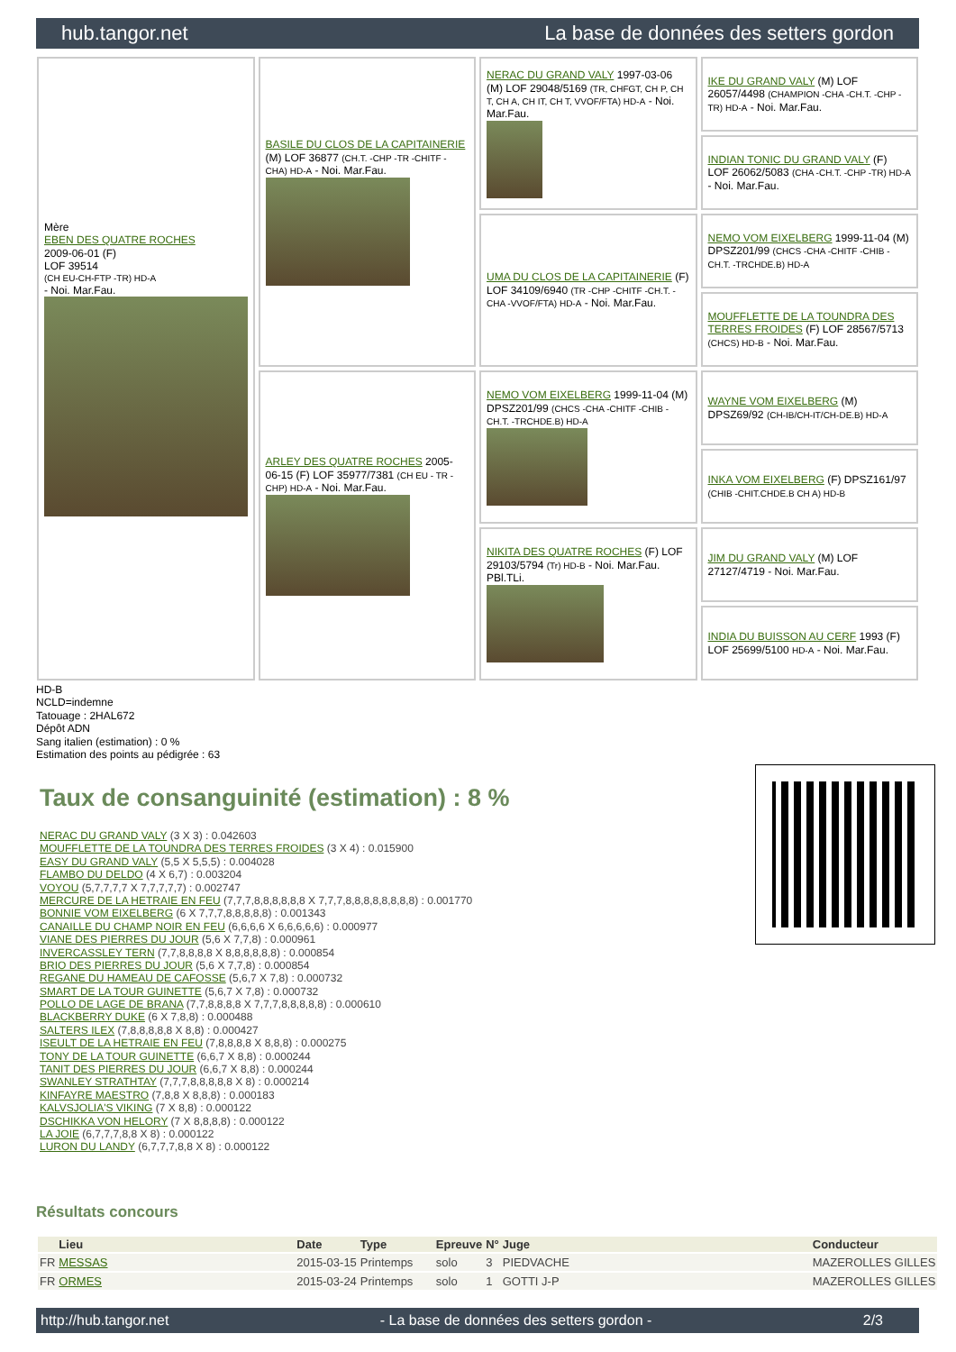hub.tangor.net La base de données des setters gordon
Mère
EBEN DES QUATRE ROCHES
2009-06-01 (F)
LOF 39514
(CH EU-CH-FTP -TR) HD-A
- Noi. Mar.Fau.
BASILE DU CLOS DE LA CAPITAINERIE (M) LOF 36877 (CH.T. -CHP -TR -CHITF -CHA) HD-A - Noi. Mar.Fau.
NERAC DU GRAND VALY 1997-03-06 (M) LOF 29048/5169 (TR, CHFGT, CH P, CH T, CH A, CH IT, CH T, VVOF/FTA) HD-A - Noi. Mar.Fau.
IKE DU GRAND VALY (M) LOF 26057/4498 (CHAMPION -CHA -CH.T. -CHP -TR) HD-A - Noi. Mar.Fau.
INDIAN TONIC DU GRAND VALY (F) LOF 26062/5083 (CHA -CH.T. -CHP -TR) HD-A - Noi. Mar.Fau.
UMA DU CLOS DE LA CAPITAINERIE (F) LOF 34109/6940 (TR -CHP -CHITF -CH.T. -CHA -VVOF/FTA) HD-A - Noi. Mar.Fau.
NEMO VOM EIXELBERG 1999-11-04 (M) DPSZ201/99 (CHCS -CHA -CHITF -CHIB -CH.T. -TRCHDE.B) HD-A
MOUFFLETTE DE LA TOUNDRA DES TERRES FROIDES (F) LOF 28567/5713 (CHCS) HD-B - Noi. Mar.Fau.
ARLEY DES QUATRE ROCHES 2005-06-15 (F) LOF 35977/7381 (CH EU - TR -CHP) HD-A - Noi. Mar.Fau.
NEMO VOM EIXELBERG 1999-11-04 (M) DPSZ201/99 (CHCS -CHA -CHITF -CHIB -CH.T. -TRCHDE.B) HD-A
WAYNE VOM EIXELBERG (M) DPSZ69/92 (CH-IB/CH-IT/CH-DE.B) HD-A
INKA VOM EIXELBERG (F) DPSZ161/97 (CHIB -CHIT.CHDE.B CH A) HD-B
NIKITA DES QUATRE ROCHES (F) LOF 29103/5794 (Tr) HD-B - Noi. Mar.Fau. PBl.TLi.
JIM DU GRAND VALY (M) LOF 27127/4719 - Noi. Mar.Fau.
INDIA DU BUISSON AU CERF 1993 (F) LOF 25699/5100 HD-A - Noi. Mar.Fau.
HD-B
NCLD=indemne
Tatouage : 2HAL672
Dépôt ADN
Sang italien (estimation) : 0 %
Estimation des points au pédigrée : 63
Taux de consanguinité (estimation) : 8 %
NERAC DU GRAND VALY (3 X 3) : 0.042603
MOUFFLETTE DE LA TOUNDRA DES TERRES FROIDES (3 X 4) : 0.015900
EASY DU GRAND VALY (5,5 X 5,5,5) : 0.004028
FLAMBO DU DELDO (4 X 6,7) : 0.003204
VOYOU (5,7,7,7,7 X 7,7,7,7,7) : 0.002747
MERCURE DE LA HETRAIE EN FEU (7,7,7,8,8,8,8,8,8 X 7,7,7,8,8,8,8,8,8,8,8) : 0.001770
BONNIE VOM EIXELBERG (6 X 7,7,7,8,8,8,8,8) : 0.001343
CANAILLE DU CHAMP NOIR EN FEU (6,6,6,6 X 6,6,6,6,6) : 0.000977
VIANE DES PIERRES DU JOUR (5,6 X 7,7,8) : 0.000961
INVERCASSLEY TERN (7,7,8,8,8,8 X 8,8,8,8,8,8) : 0.000854
BRIO DES PIERRES DU JOUR (5,6 X 7,7,8) : 0.000854
REGANE DU HAMEAU DE CAFOSSE (5,6,7 X 7,8) : 0.000732
SMART DE LA TOUR GUINETTE (5,6,7 X 7,8) : 0.000732
POLLO DE LAGE DE BRANA (7,7,8,8,8,8 X 7,7,7,8,8,8,8,8) : 0.000610
BLACKBERRY DUKE (6 X 7,8,8) : 0.000488
SALTERS ILEX (7,8,8,8,8,8 X 8,8) : 0.000427
ISEULT DE LA HETRAIE EN FEU (7,8,8,8,8 X 8,8,8) : 0.000275
TONY DE LA TOUR GUINETTE (6,6,7 X 8,8) : 0.000244
TANIT DES PIERRES DU JOUR (6,6,7 X 8,8) : 0.000244
SWANLEY STRATHTAY (7,7,7,8,8,8,8,8 X 8) : 0.000214
KINFAYRE MAESTRO (7,8,8 X 8,8,8) : 0.000183
KALVSJOLIA'S VIKING (7 X 8,8) : 0.000122
DSCHIKKA VON HELORY (7 X 8,8,8,8) : 0.000122
LA JOIE (6,7,7,7,8,8 X 8) : 0.000122
LURON DU LANDY (6,7,7,7,8,8 X 8) : 0.000122
Résultats concours
| | Lieu | Date | Type | Epreuve | N° | Juge | Conducteur |
| --- | --- | --- | --- | --- | --- | --- | --- |
| FR | MESSAS | 2015-03-15 | Printemps | solo | 3 | PIEDVACHE | MAZEROLLES GILLES |
| FR | ORMES | 2015-03-24 | Printemps | solo | 1 | GOTTI J-P | MAZEROLLES GILLES |
http://hub.tangor.net - La base de données des setters gordon - 2/3